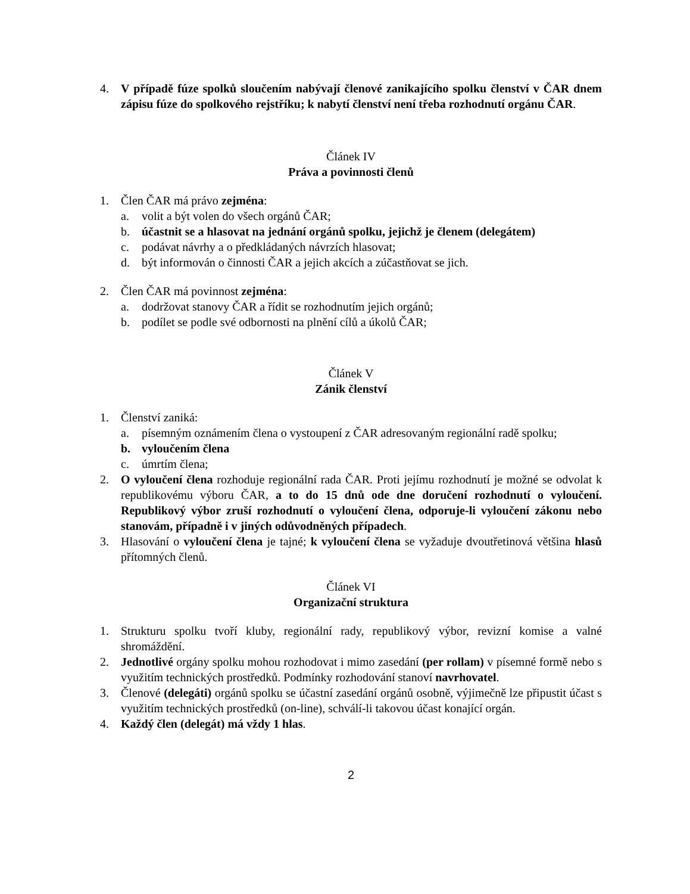4. V případě fúze spolků sloučením nabývají členové zanikajícího spolku členství v ČAR dnem zápisu fúze do spolkového rejstříku; k nabytí členství není třeba rozhodnutí orgánu ČAR.
Článek IV
Práva a povinnosti členů
1. Člen ČAR má právo zejména:
a. volit a být volen do všech orgánů ČAR;
b. účastnit se a hlasovat na jednání orgánů spolku, jejichž je členem (delegátem)
c. podávat návrhy a o předkládaných návrzích hlasovat;
d. být informován o činnosti ČAR a jejich akcích a zúčastňovat se jich.
2. Člen ČAR má povinnost zejména:
a. dodržovat stanovy ČAR a řídit se rozhodnutím jejich orgánů;
b. podílet se podle své odbornosti na plnění cílů a úkolů ČAR;
Článek V
Zánik členství
1. Členství zaniká:
a. písemným oznámením člena o vystoupení z ČAR adresovaným regionální radě spolku;
b. vyloučením člena
c. úmrtím člena;
2. O vyloučení člena rozhoduje regionální rada ČAR. Proti jejímu rozhodnutí je možné se odvolat k republikovému výboru ČAR, a to do 15 dnů ode dne doručení rozhodnutí o vyloučení. Republikový výbor zruší rozhodnutí o vyloučení člena, odporuje-li vyloučení zákonu nebo stanovám, případně i v jiných odůvodněných případech.
3. Hlasování o vyloučení člena je tajné; k vyloučení člena se vyžaduje dvoutřetinová většina hlasů přítomných členů.
Článek VI
Organizační struktura
1. Strukturu spolku tvoří kluby, regionální rady, republikový výbor, revizní komise a valné shromáždění.
2. Jednotlivé orgány spolku mohou rozhodovat i mimo zasedání (per rollam) v písemné formě nebo s využitím technických prostředků. Podmínky rozhodování stanoví navrhovatel.
3. Členové (delegáti) orgánů spolku se účastní zasedání orgánů osobně, výjimečně lze připustit účast s využitím technických prostředků (on-line), schválí-li takovou účast konající orgán.
4. Každý člen (delegát) má vždy 1 hlas.
2